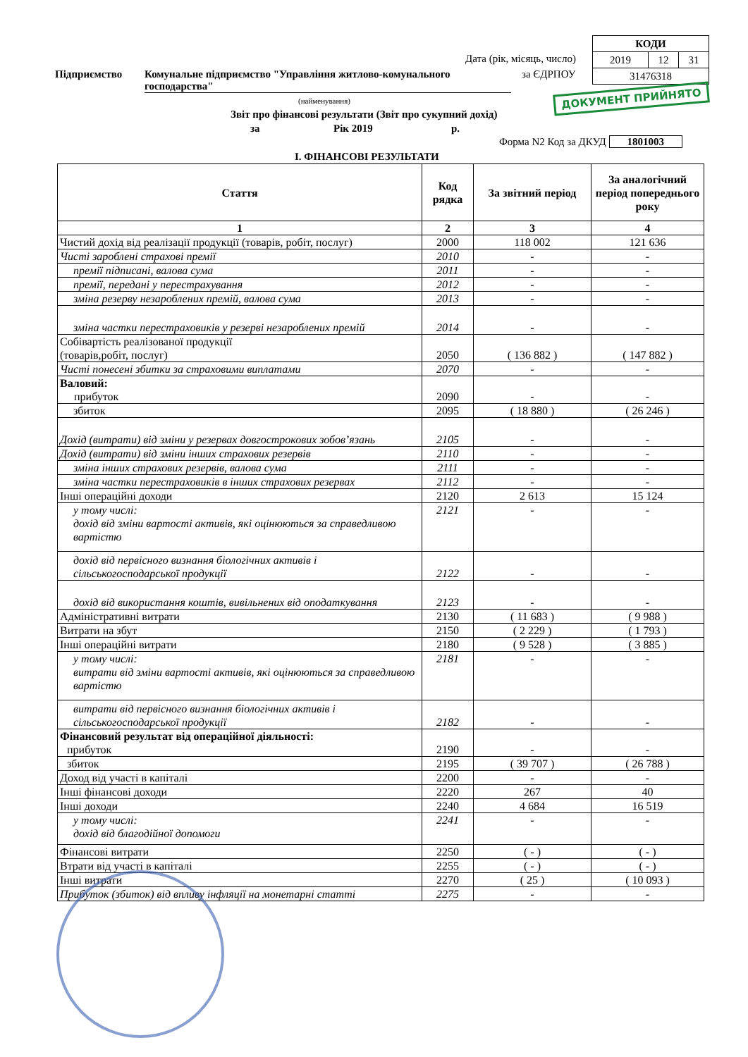| КОДИ | | |
| 2019 | 12 | 31 |
| 31476318 | | |
Дата (рік, місяць, число)
Підприємство
Комунальне підприємство "Управління житлово-комунального господарства"
за ЄДРПОУ
ДОКУМЕНТ ПРИЙНЯТО
(найменування)
Звіт про фінансові результати (Звіт про сукупний дохід)
за Рік 2019 р.
Форма N2 Код за ДКУД 1801003
І. ФІНАНСОВІ РЕЗУЛЬТАТИ
| Стаття | Код рядка | За звітний період | За аналогічний період попереднього року |
| --- | --- | --- | --- |
| 1 | 2 | 3 | 4 |
| Чистий дохід від реалізації продукції (товарів, робіт, послуг) | 2000 | 118 002 | 121 636 |
| Чисті зароблені страхові премії | 2010 | - | - |
| премії підписані, валова сума | 2011 | - | - |
| премії, передані у перестрахування | 2012 | - | - |
| зміна резерву незароблених премій, валова сума | 2013 | - | - |
| зміна частки перестраховиків у резерві незароблених премій | 2014 | - | - |
| Собівартість реалізованої продукції (товарів,робіт, послуг) | 2050 | ( 136 882 ) | ( 147 882 ) |
| Чисті понесені збитки за страховими виплатами | 2070 | - | - |
| Валовий: прибуток | 2090 | - | - |
| збиток | 2095 | ( 18 880 ) | ( 26 246 ) |
| Дохід (витрати) від зміни у резервах довгострокових зобов’язань | 2105 | - | - |
| Дохід (витрати) від зміни інших страхових резервів | 2110 | - | - |
| зміна інших страхових резервів, валова сума | 2111 | - | - |
| зміна частки перестраховиків в інших страхових резервах | 2112 | - | - |
| Інші операційні доходи | 2120 | 2 613 | 15 124 |
| у тому числі: дохід від зміни вартості активів, які оцінюються за справедливою вартістю | 2121 | - | - |
| дохід від первісного визнання біологічних активів і сільськогосподарської продукції | 2122 | - | - |
| дохід від використання коштів, вивільнених від оподаткування | 2123 | - | - |
| Адміністративні витрати | 2130 | ( 11 683 ) | ( 9 988 ) |
| Витрати на збут | 2150 | ( 2 229 ) | ( 1 793 ) |
| Інші операційні витрати | 2180 | ( 9 528 ) | ( 3 885 ) |
| у тому числі: витрати від зміни вартості активів, які оцінюються за справедливою вартістю | 2181 | - | - |
| витрати від первісного визнання біологічних активів і сільськогосподарської продукції | 2182 | - | - |
| Фінансовий результат від операційної діяльності: прибуток | 2190 | - | - |
| збиток | 2195 | ( 39 707 ) | ( 26 788 ) |
| Доход від участі в капіталі | 2200 | - | - |
| Інші фінансові доходи | 2220 | 267 | 40 |
| Інші доходи | 2240 | 4 684 | 16 519 |
| у тому числі: дохід від благодійної допомоги | 2241 | - | - |
| Фінансові витрати | 2250 | ( - ) | ( - ) |
| Втрати від участі в капіталі | 2255 | ( - ) | ( - ) |
| Інші витрати | 2270 | ( 25 ) | ( 10 093 ) |
| Прибуток (збиток) від впливу інфляції на монетарні статті | 2275 | - | - |